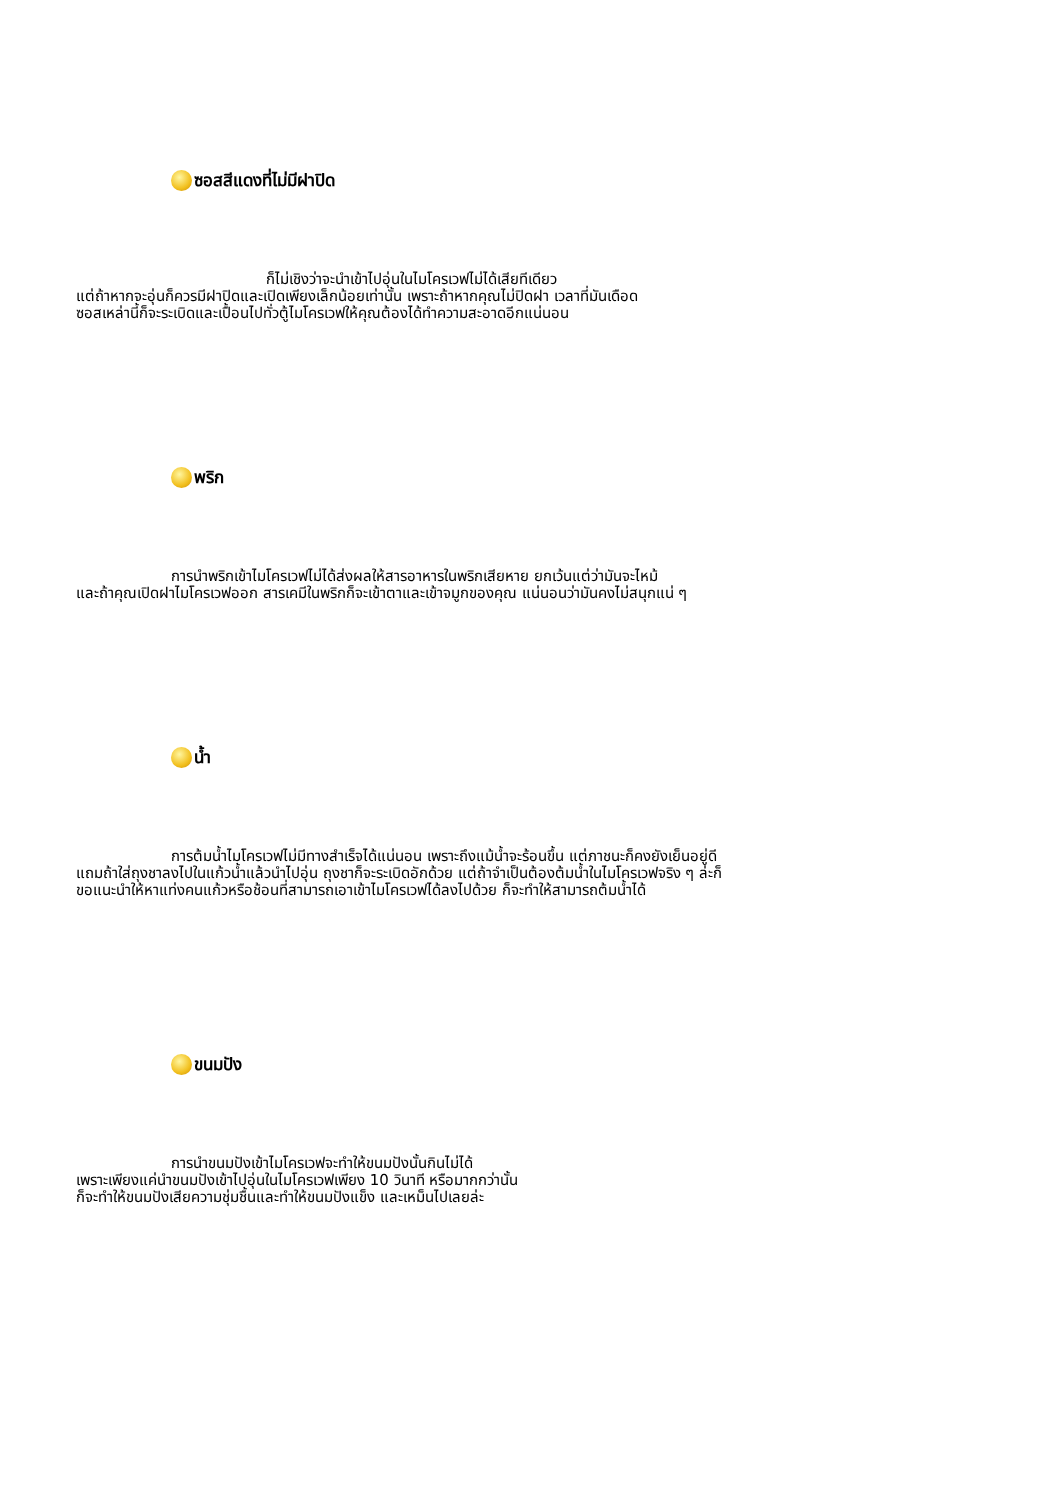ซอสสีแดงที่ไม่มีฝาปิด
ก็ไม่เชิงว่าจะนำเข้าไปอุ่นในไมโครเวฟไม่ได้เสียทีเดียว
แต่ถ้าหากจะอุ่นก็ควรมีฝาปิดและเปิดเพียงเล็กน้อยเท่านั้น เพราะถ้าหากคุณไม่ปิดฝา เวลาที่มันเดือด
ซอสเหล่านี้ก็จะระเบิดและเปื้อนไปทั่วตู้ไมโครเวฟให้คุณต้องได้ทำความสะอาดอีกแน่นอน
พริก
การนำพริกเข้าไมโครเวฟไม่ได้ส่งผลให้สารอาหารในพริกเสียหาย ยกเว้นแต่ว่ามันจะไหม้
และถ้าคุณเปิดฝาไมโครเวฟออก สารเคมีในพริกก็จะเข้าตาและเข้าจมูกของคุณ แน่นอนว่ามันคงไม่สนุกแน่ ๆ
น้ำ
การต้มน้ำไมโครเวฟไม่มีทางสำเร็จได้แน่นอน เพราะถึงแม้น้ำจะร้อนขึ้น แต่ภาชนะก็คงยังเย็นอยู่ดี
แถมถ้าใส่ถุงชาลงไปในแก้วน้ำแล้วนำไปอุ่น ถุงชาก็จะระเบิดอักด้วย แต่ถ้าจำเป็นต้องต้มน้ำในไมโครเวฟจริง ๆ ล่ะก็
ขอแนะนำให้หาแท่งคนแก้วหรือช้อนที่สามารถเอาเข้าไมโครเวฟได้ลงไปด้วย ก็จะทำให้สามารถต้มน้ำได้
ขนมปัง
การนำขนมปังเข้าไมโครเวฟจะทำให้ขนมปังนั้นกินไม่ได้
เพราะเพียงแค่นำขนมปังเข้าไปอุ่นในไมโครเวฟเพียง 10 วินาที หรือมากกว่านั้น
ก็จะทำให้ขนมปังเสียความชุ่มชื้นและทำให้ขนมปังแข็ง และเหม็นไปเลยล่ะ